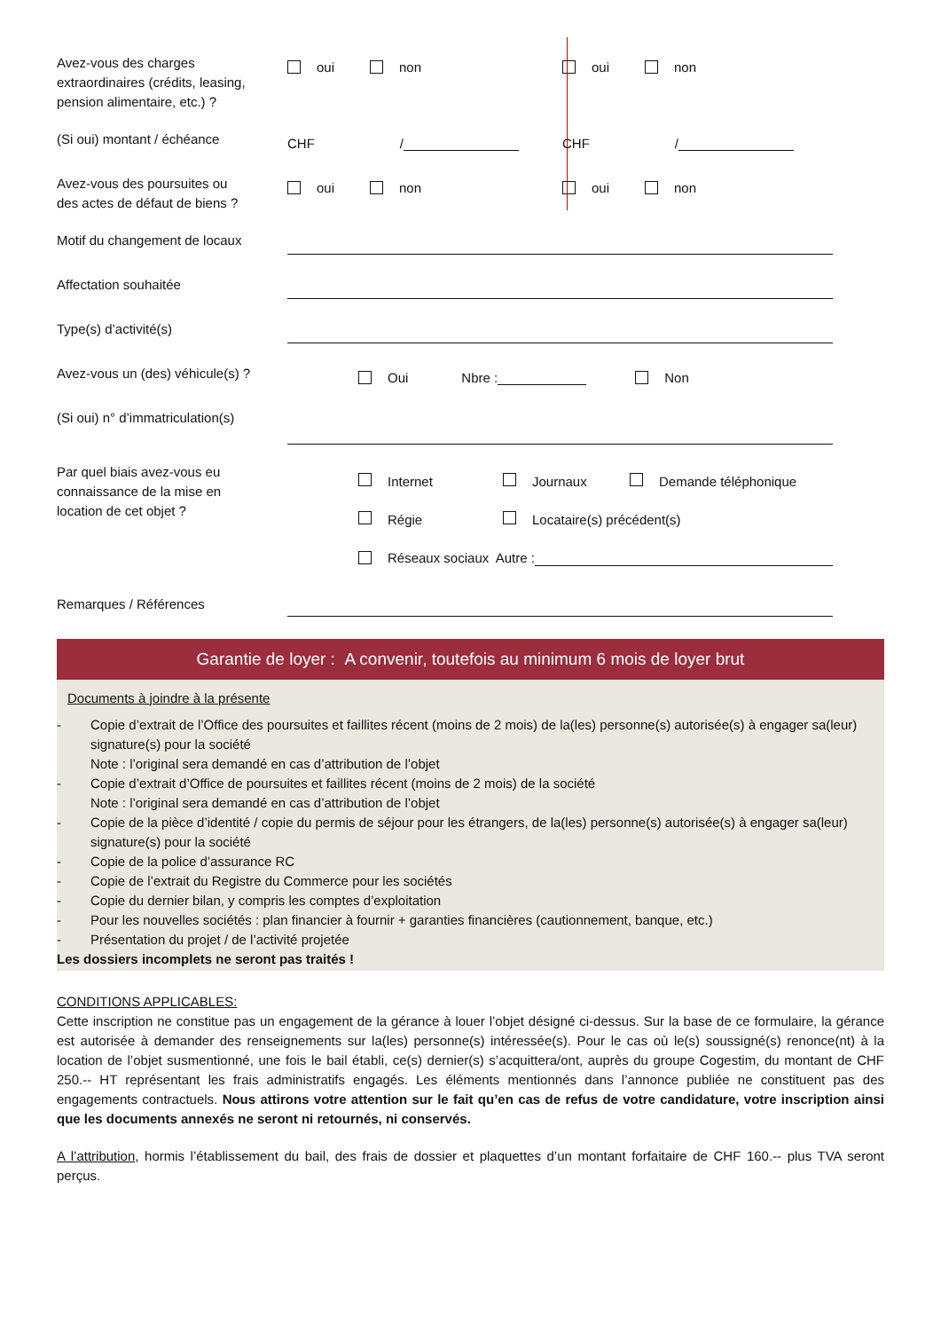Avez-vous des charges extraordinaires (crédits, leasing, pension alimentaire, etc.) ?
oui non oui non
(Si oui) montant / échéance
CHF / CHF /
Avez-vous des poursuites ou des actes de défaut de biens ?
oui non oui non
Motif du changement de locaux
Affectation souhaitée
Type(s) d’activité(s)
Avez-vous un (des) véhicule(s) ?
Oui Nbre : Non
(Si oui) n° d’immatriculation(s)
Par quel biais avez-vous eu connaissance de la mise en location de cet objet ?
Internet Journaux Demande téléphonique
Régie Locataire(s) précédent(s)
Réseaux sociaux Autre :
Remarques / Références
Garantie de loyer : A convenir, toutefois au minimum 6 mois de loyer brut
Documents à joindre à la présente
- Copie d’extrait de l’Office des poursuites et faillites récent (moins de 2 mois) de la(les) personne(s) autorisée(s) à engager sa(leur) signature(s) pour la société
Note : l’original sera demandé en cas d’attribution de l’objet
- Copie d’extrait d’Office de poursuites et faillites récent (moins de 2 mois) de la société
Note : l’original sera demandé en cas d’attribution de l’objet
- Copie de la pièce d’identité / copie du permis de séjour pour les étrangers, de la(les) personne(s) autorisée(s) à engager sa(leur) signature(s) pour la société
- Copie de la police d’assurance RC
- Copie de l’extrait du Registre du Commerce pour les sociétés
- Copie du dernier bilan, y compris les comptes d’exploitation
- Pour les nouvelles sociétés : plan financier à fournir + garanties financières (cautionnement, banque, etc.)
- Présentation du projet / de l’activité projetée
Les dossiers incomplets ne seront pas traités !
CONDITIONS APPLICABLES:
Cette inscription ne constitue pas un engagement de la gérance à louer l’objet désigné ci-dessus. Sur la base de ce formulaire, la gérance est autorisée à demander des renseignements sur la(les) personne(s) intéressée(s). Pour le cas où le(s) soussigné(s) renonce(nt) à la location de l’objet susmentionné, une fois le bail établi, ce(s) dernier(s) s’acquittera/ont, auprès du groupe Cogestim, du montant de CHF 250.-- HT représentant les frais administratifs engagés. Les éléments mentionnés dans l’annonce publiée ne constituent pas des engagements contractuels. Nous attirons votre attention sur le fait qu’en cas de refus de votre candidature, votre inscription ainsi que les documents annexés ne seront ni retournés, ni conservés.
A l’attribution, hormis l’établissement du bail, des frais de dossier et plaquettes d’un montant forfaitaire de CHF 160.-- plus TVA seront perçus.